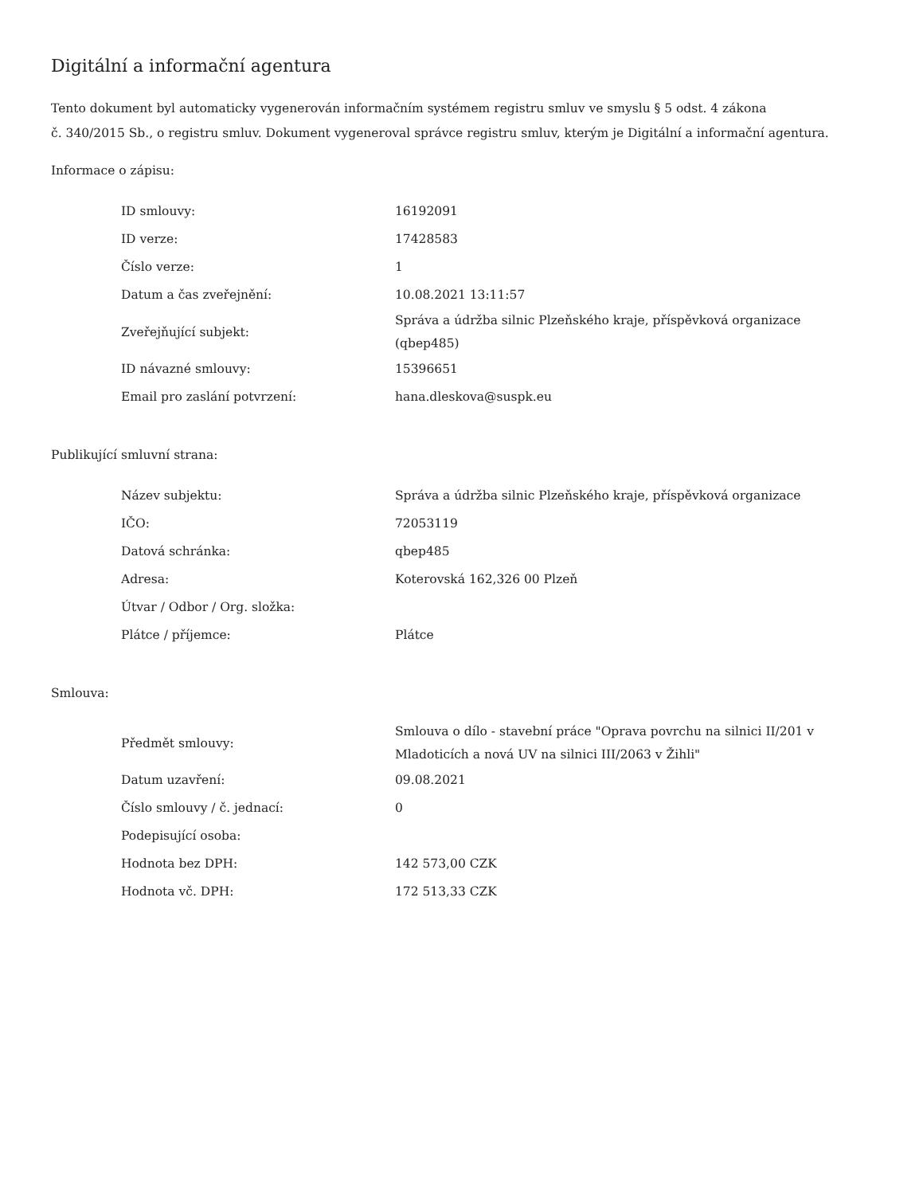Digitální a informační agentura
Tento dokument byl automaticky vygenerován informačním systémem registru smluv ve smyslu § 5 odst. 4 zákona
č. 340/2015 Sb., o registru smluv. Dokument vygeneroval správce registru smluv, kterým je Digitální a informační agentura.
Informace o zápisu:
| ID smlouvy: | 16192091 |
| ID verze: | 17428583 |
| Číslo verze: | 1 |
| Datum a čas zveřejnění: | 10.08.2021 13:11:57 |
| Zveřejňující subjekt: | Správa a údržba silnic Plzeňského kraje, příspěvková organizace (qbep485) |
| ID návazné smlouvy: | 15396651 |
| Email pro zaslání potvrzení: | hana.dleskova@suspk.eu |
Publikující smluvní strana:
| Název subjektu: | Správa a údržba silnic Plzeňského kraje, příspěvková organizace |
| IČO: | 72053119 |
| Datová schránka: | qbep485 |
| Adresa: | Koterovská 162,326 00 Plzeň |
| Útvar / Odbor / Org. složka: | |
| Plátce / příjemce: | Plátce |
Smlouva:
| Předmět smlouvy: | Smlouva o dílo - stavební práce "Oprava povrchu na silnici II/201 v Mladoticích a nová UV na silnici III/2063 v Žihli" |
| Datum uzavření: | 09.08.2021 |
| Číslo smlouvy / č. jednací: | 0 |
| Podepisující osoba: | |
| Hodnota bez DPH: | 142 573,00 CZK |
| Hodnota vč. DPH: | 172 513,33 CZK |